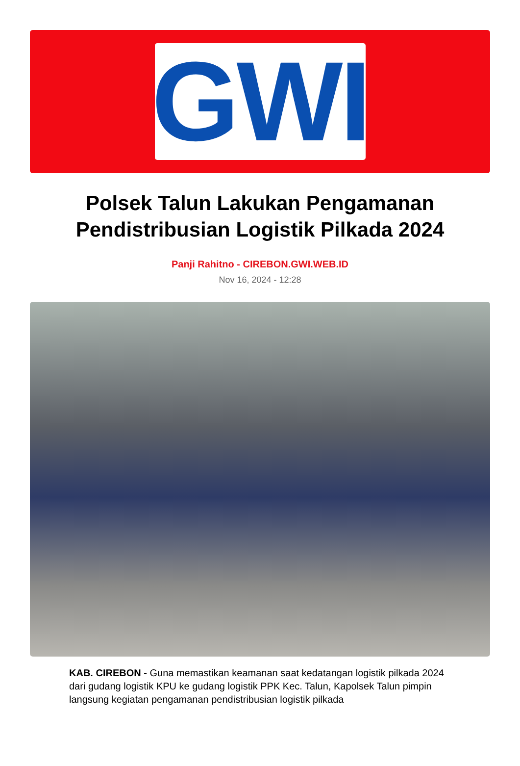GWI
Polsek Talun Lakukan Pengamanan Pendistribusian Logistik Pilkada 2024
Panji Rahitno - CIREBON.GWI.WEB.ID
Nov 16, 2024 - 12:28
KAB. CIREBON - Guna memastikan keamanan saat kedatangan logistik pilkada 2024 dari gudang logistik KPU ke gudang logistik PPK Kec. Talun, Kapolsek Talun pimpin langsung kegiatan pengamanan pendistribusian logistik pilkada